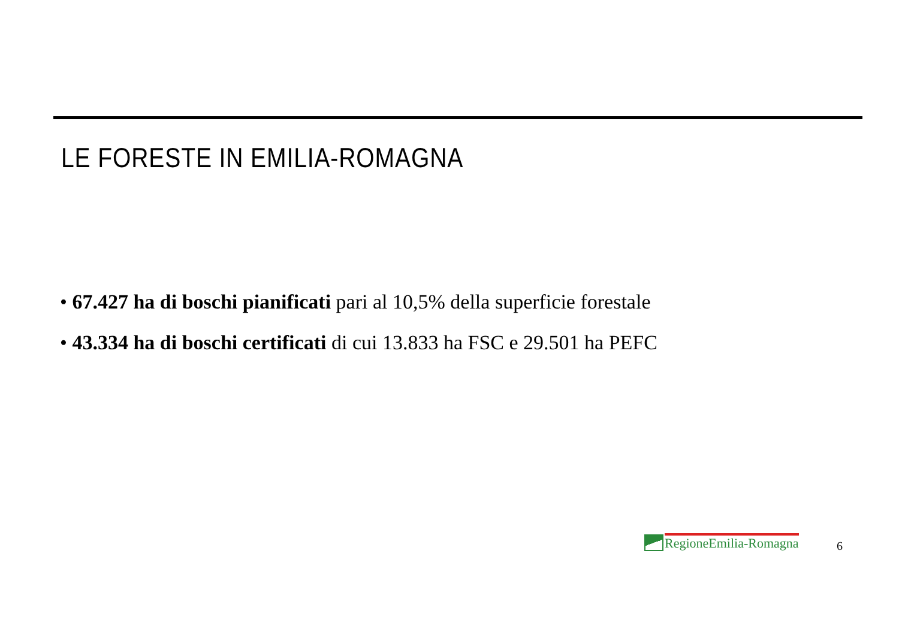LE FORESTE IN EMILIA-ROMAGNA
• 67.427 ha di boschi pianificati pari al 10,5% della superficie forestale
• 43.334 ha di boschi certificati di cui 13.833 ha FSC e 29.501 ha PEFC
RegioneEmilia-Romagna
6